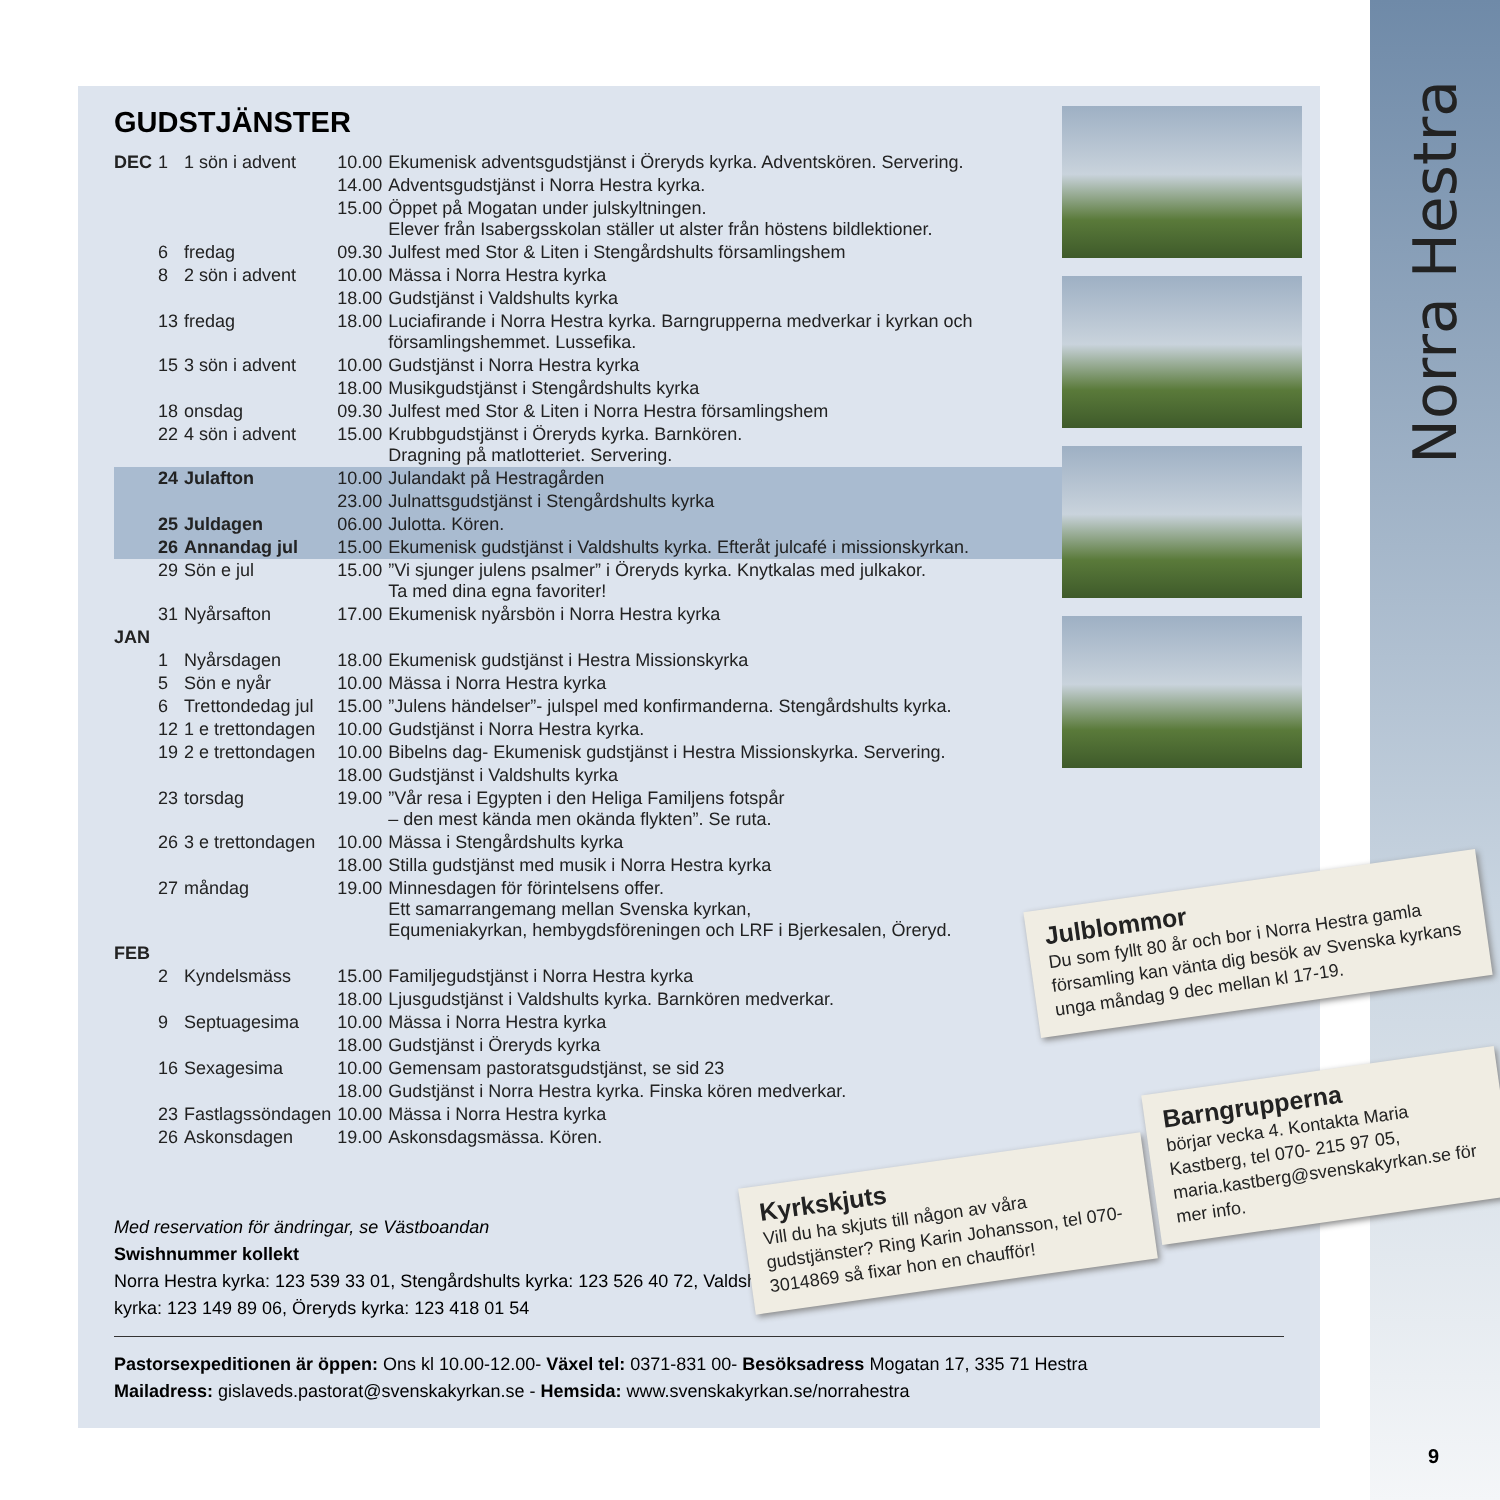Norra Hestra
GUDSTJÄNSTER
| DEC | 1 | 1 sön i advent | 10.00 | Ekumenisk adventsgudstjänst i Öreryds kyrka. Adventskören. Servering. |
| | | | 14.00 | Adventsgudstjänst i Norra Hestra kyrka. |
| | | | 15.00 | Öppet på Mogatan under julskyltningen. Elever från Isabergsskolan ställer ut alster från höstens bildlektioner. |
| | 6 | fredag | 09.30 | Julfest med Stor & Liten i Stengårdshults församlingshem |
| | 8 | 2 sön i advent | 10.00 | Mässa i Norra Hestra kyrka |
| | | | 18.00 | Gudstjänst i Valdshults kyrka |
| | 13 | fredag | 18.00 | Luciafirande i Norra Hestra kyrka. Barngrupperna medverkar i kyrkan och församlingshemmet. Lussefika. |
| | 15 | 3 sön i advent | 10.00 | Gudstjänst i Norra Hestra kyrka |
| | | | 18.00 | Musikgudstjänst i Stengårdshults kyrka |
| | 18 | onsdag | 09.30 | Julfest med Stor & Liten i Norra Hestra församlingshem |
| | 22 | 4 sön i advent | 15.00 | Krubbgudstjänst i Öreryds kyrka. Barnkören. Dragning på matlotteriet. Servering. |
| | 24 | Julafton | 10.00 | Julandakt på Hestragården |
| | | | 23.00 | Julnattsgudstjänst i Stengårdshults kyrka |
| | 25 | Juldagen | 06.00 | Julotta. Kören. |
| | 26 | Annandag jul | 15.00 | Ekumenisk gudstjänst i Valdshults kyrka. Efteråt julcafé i missionskyrkan. |
| | 29 | Sön e jul | 15.00 | ”Vi sjunger julens psalmer” i Öreryds kyrka. Knytkalas med julkakor. Ta med dina egna favoriter! |
| | 31 | Nyårsafton | 17.00 | Ekumenisk nyårsbön i Norra Hestra kyrka |
| JAN | | | | |
| | 1 | Nyårsdagen | 18.00 | Ekumenisk gudstjänst i Hestra Missionskyrka |
| | 5 | Sön e nyår | 10.00 | Mässa i Norra Hestra kyrka |
| | 6 | Trettondedag jul | 15.00 | ”Julens händelser”- julspel med konfirmanderna. Stengårdshults kyrka. |
| | 12 | 1 e trettondagen | 10.00 | Gudstjänst i Norra Hestra kyrka. |
| | 19 | 2 e trettondagen | 10.00 | Bibelns dag- Ekumenisk gudstjänst i Hestra Missionskyrka. Servering. |
| | | | 18.00 | Gudstjänst i Valdshults kyrka |
| | 23 | torsdag | 19.00 | ”Vår resa i Egypten i den Heliga Familjens fotspår – den mest kända men okända flykten”. Se ruta. |
| | 26 | 3 e trettondagen | 10.00 | Mässa i Stengårdshults kyrka |
| | | | 18.00 | Stilla gudstjänst med musik i Norra Hestra kyrka |
| | 27 | måndag | 19.00 | Minnesdagen för förintelsens offer. Ett samarrangemang mellan Svenska kyrkan, Equmeniakyrkan, hembygdsföreningen och LRF i Bjerkesalen, Öreryd. |
| FEB | | | | |
| | 2 | Kyndelsmäss | 15.00 | Familjegudstjänst i Norra Hestra kyrka |
| | | | 18.00 | Ljusgudstjänst i Valdshults kyrka. Barnkören medverkar. |
| | 9 | Septuagesima | 10.00 | Mässa i Norra Hestra kyrka |
| | | | 18.00 | Gudstjänst i Öreryds kyrka |
| | 16 | Sexagesima | 10.00 | Gemensam pastoratsgudstjänst, se sid 23 |
| | | | 18.00 | Gudstjänst i Norra Hestra kyrka. Finska kören medverkar. |
| | 23 | Fastlagssöndagen | 10.00 | Mässa i Norra Hestra kyrka |
| | 26 | Askonsdagen | 19.00 | Askonsdagsmässa. Kören. |
Med reservation för ändringar, se Västboandan
Swishnummer kollekt
Norra Hestra kyrka: 123 539 33 01, Stengårdshults kyrka: 123 526 40 72, Valdshults kyrka: 123 149 89 06, Öreryds kyrka: 123 418 01 54
Pastorsexpeditionen är öppen: Ons kl 10.00-12.00- Växel tel: 0371-831 00- Besöksadress Mogatan 17, 335 71 Hestra
Mailadress: gislaveds.pastorat@svenskakyrkan.se - Hemsida: www.svenskakyrkan.se/norrahestra
Julblommor
Du som fyllt 80 år och bor i Norra Hestra gamla församling kan vänta dig besök av Svenska kyrkans unga måndag 9 dec mellan kl 17-19.
Kyrkskjuts
Vill du ha skjuts till någon av våra gudstjänster? Ring Karin Johansson, tel 070-3014869 så fixar hon en chaufför!
Barngrupperna
börjar vecka 4. Kontakta Maria Kastberg, tel 070- 215 97 05, maria.kastberg@svenskakyrkan.se för mer info.
9